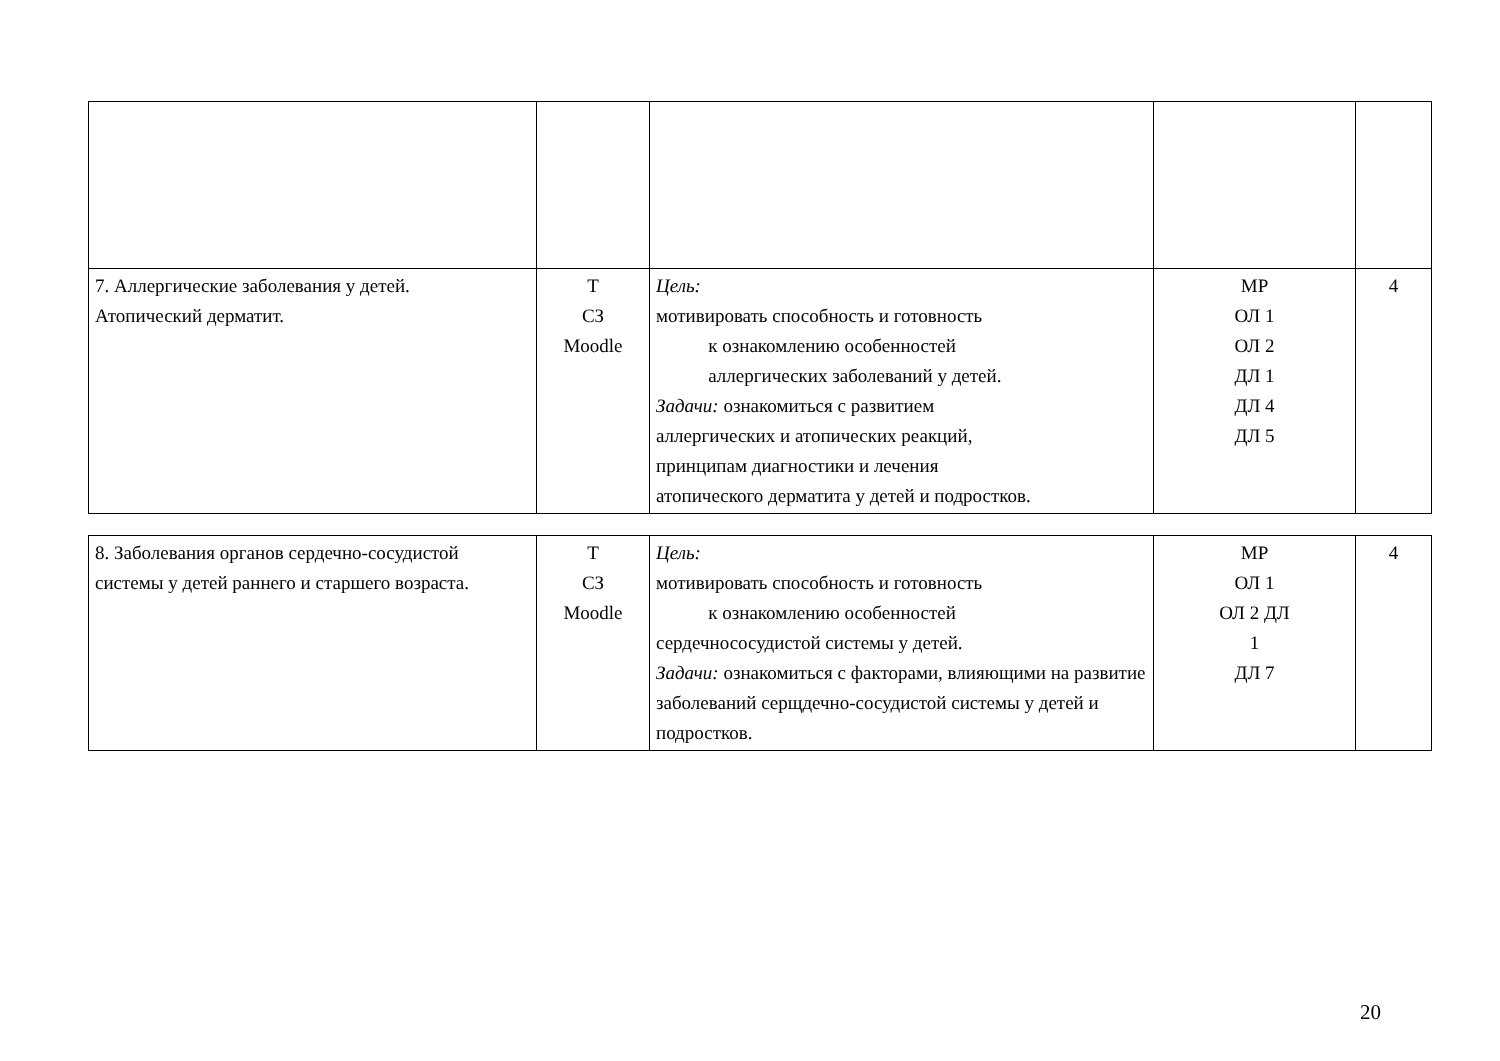| 7. Аллергические заболевания у детей. Атопический дерматит. | Т СЗ Moodle | Цель: мотивировать способность и готовность к ознакомлению особенностей аллергических заболеваний у детей. Задачи: ознакомиться с развитием аллергических и атопических реакций, принципам диагностики и лечения атопического дерматита у детей и подростков. | МР ОЛ 1 ОЛ 2 ДЛ 1 ДЛ 4 ДЛ 5 | 4 |
| 8. Заболевания органов сердечно-сосудистой системы у детей раннего и старшего возраста. | Т СЗ Moodle | Цель: мотивировать способность и готовность к ознакомлению особенностей сердечнососудистой системы у детей. Задачи: ознакомиться с факторами, влияющими на развитие заболеваний серщдечно-сосудистой системы у детей и подростков. | МР ОЛ 1 ОЛ 2 ДЛ 1 ДЛ 7 | 4 |
20